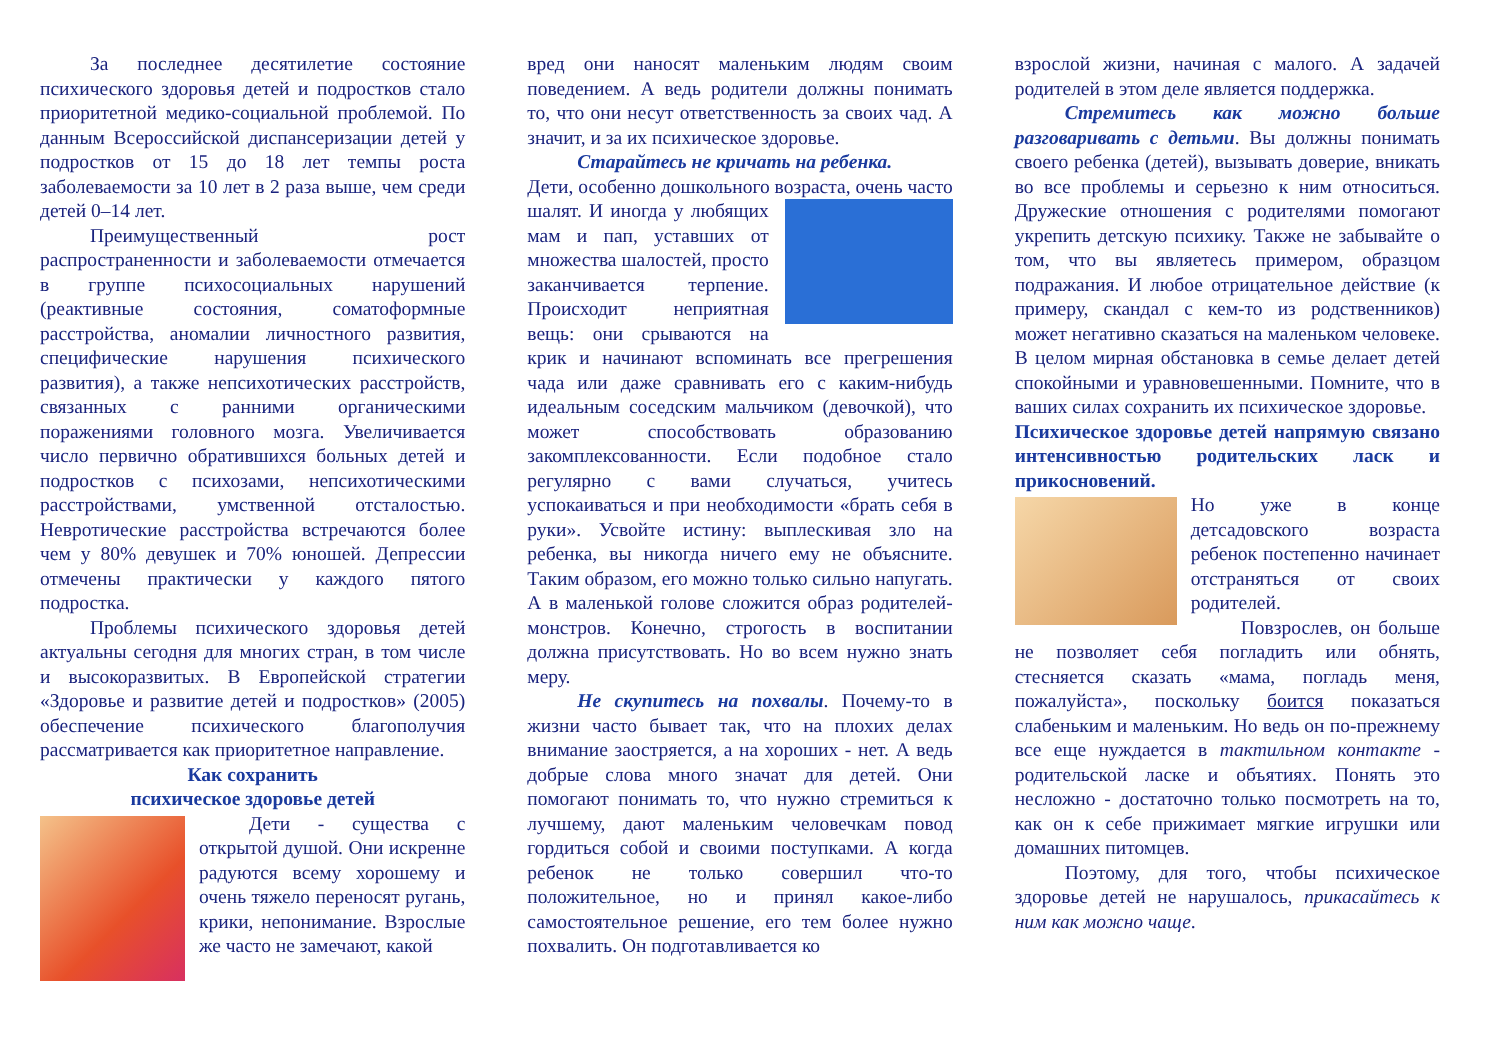За последнее десятилетие состояние психического здоровья детей и подростков стало приоритетной медико-социальной проблемой. По данным Всероссийской диспансеризации детей у подростков от 15 до 18 лет темпы роста заболеваемости за 10 лет в 2 раза выше, чем среди детей 0–14 лет.
Преимущественный рост распространенности и заболеваемости отмечается в группе психосоциальных нарушений (реактивные состояния, соматоформные расстройства, аномалии личностного развития, специфические нарушения психического развития), а также непсихотических расстройств, связанных с ранними органическими поражениями головного мозга. Увеличивается число первично обратившихся больных детей и подростков с психозами, непсихотическими расстройствами, умственной отсталостью. Невротические расстройства встречаются более чем у 80% девушек и 70% юношей. Депрессии отмечены практически у каждого пятого подростка.
Проблемы психического здоровья детей актуальны сегодня для многих стран, в том числе и высокоразвитых. В Европейской стратегии «Здоровье и развитие детей и подростков» (2005) обеспечение психического благополучия рассматривается как приоритетное направление.
Как сохранить
психическое здоровье детей
Дети - существа с открытой душой. Они искренне радуются всему хорошему и очень тяжело переносят ругань, крики, непонимание. Взрослые же часто не замечают, какой
вред они наносят маленьким людям своим поведением. А ведь родители должны понимать то, что они несут ответственность за своих чад. А значит, и за их психическое здоровье.
Старайтесь не кричать на ребенка.
Дети, особенно дошкольного возраста, очень часто шалят. И иногда у любящих мам и пап, уставших от множества шалостей, просто заканчивается терпение. Происходит неприятная вещь: они срываются на крик и начинают вспоминать все прегрешения чада или даже сравнивать его с каким-нибудь идеальным соседским мальчиком (девочкой), что может способствовать образованию закомплексованности. Если подобное стало регулярно с вами случаться, учитесь успокаиваться и при необходимости «брать себя в руки». Усвойте истину: выплескивая зло на ребенка, вы никогда ничего ему не объясните. Таким образом, его можно только сильно напугать. А в маленькой голове сложится образ родителей-монстров. Конечно, строгость в воспитании должна присутствовать. Но во всем нужно знать меру.
Не скупитесь на похвалы. Почему-то в жизни часто бывает так, что на плохих делах внимание заостряется, а на хороших - нет. А ведь добрые слова много значат для детей. Они помогают понимать то, что нужно стремиться к лучшему, дают маленьким человечкам повод гордиться собой и своими поступками. А когда ребенок не только совершил что-то положительное, но и принял какое-либо самостоятельное решение, его тем более нужно похвалить. Он подготавливается ко
взрослой жизни, начиная с малого. А задачей родителей в этом деле является поддержка.
Стремитесь как можно больше разговаривать с детьми. Вы должны понимать своего ребенка (детей), вызывать доверие, вникать во все проблемы и серьезно к ним относиться. Дружеские отношения с родителями помогают укрепить детскую психику. Также не забывайте о том, что вы являетесь примером, образцом подражания. И любое отрицательное действие (к примеру, скандал с кем-то из родственников) может негативно сказаться на маленьком человеке. В целом мирная обстановка в семье делает детей спокойными и уравновешенными. Помните, что в ваших силах сохранить их психическое здоровье.
Психическое здоровье детей напрямую связано интенсивностью родительских ласк и прикосновений.
Но уже в конце детсадовского возраста ребенок постепенно начинает отстраняться от своих родителей.
Повзрослев, он больше не позволяет себя погладить или обнять, стесняется сказать «мама, погладь меня, пожалуйста», поскольку боится показаться слабеньким и маленьким. Но ведь он по-прежнему все еще нуждается в тактильном контакте - родительской ласке и объятиях. Понять это несложно - достаточно только посмотреть на то, как он к себе прижимает мягкие игрушки или домашних питомцев.
Поэтому, для того, чтобы психическое здоровье детей не нарушалось, прикасайтесь к ним как можно чаще.